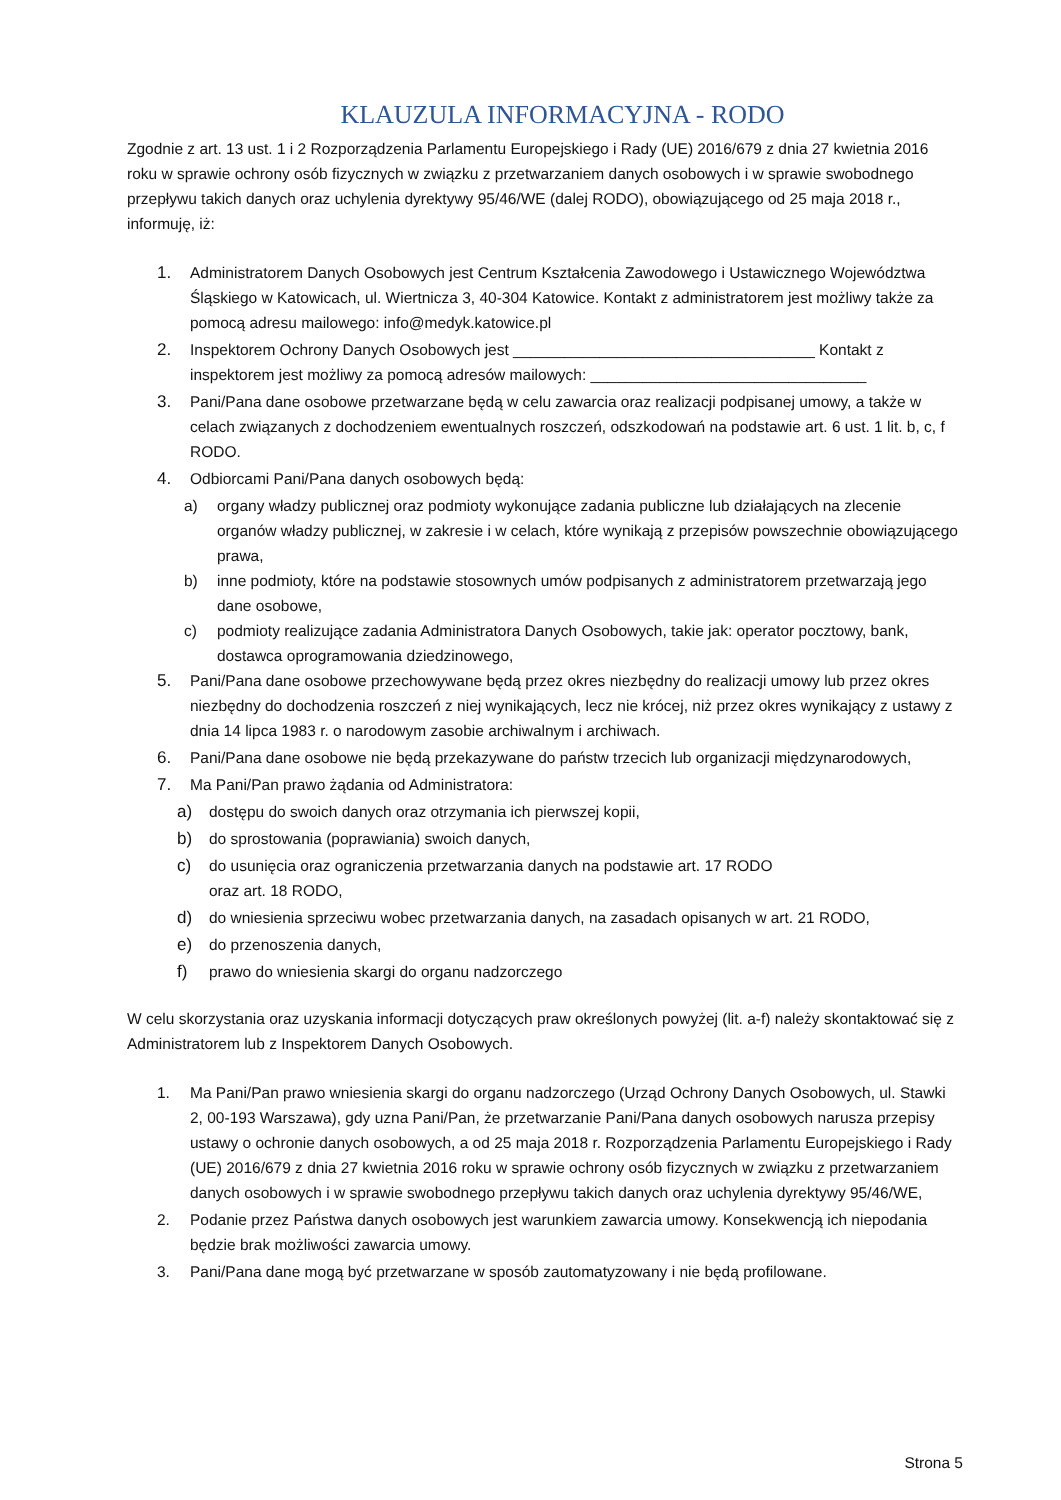KLAUZULA INFORMACYJNA - RODO
Zgodnie z art. 13 ust. 1 i 2 Rozporządzenia Parlamentu Europejskiego i Rady (UE) 2016/679 z dnia 27 kwietnia 2016 roku w sprawie ochrony osób fizycznych w związku z przetwarzaniem danych osobowych i w sprawie swobodnego przepływu takich danych oraz uchylenia dyrektywy 95/46/WE (dalej RODO), obowiązującego od 25 maja 2018 r., informuję, iż:
1. Administratorem Danych Osobowych jest Centrum Kształcenia Zawodowego i Ustawicznego Województwa Śląskiego w Katowicach, ul. Wiertnicza 3, 40-304 Katowice. Kontakt z administratorem jest możliwy także za pomocą adresu mailowego: info@medyk.katowice.pl
2. Inspektorem Ochrony Danych Osobowych jest ___________________________________ Kontakt z inspektorem jest możliwy za pomocą adresów mailowych: ________________________________
3. Pani/Pana dane osobowe przetwarzane będą w celu zawarcia oraz realizacji podpisanej umowy, a także w celach związanych z dochodzeniem ewentualnych roszczeń, odszkodowań na podstawie art. 6 ust. 1 lit. b, c, f RODO.
4. Odbiorcami Pani/Pana danych osobowych będą:
a) organy władzy publicznej oraz podmioty wykonujące zadania publiczne lub działających na zlecenie organów władzy publicznej, w zakresie i w celach, które wynikają z przepisów powszechnie obowiązującego prawa,
b) inne podmioty, które na podstawie stosownych umów podpisanych z administratorem przetwarzają jego dane osobowe,
c) podmioty realizujące zadania Administratora Danych Osobowych, takie jak: operator pocztowy, bank, dostawca oprogramowania dziedzinowego,
5. Pani/Pana dane osobowe przechowywane będą przez okres niezbędny do realizacji umowy lub przez okres niezbędny do dochodzenia roszczeń z niej wynikających, lecz nie krócej, niż przez okres wynikający z ustawy z dnia 14 lipca 1983 r. o narodowym zasobie archiwalnym i archiwach.
6. Pani/Pana dane osobowe nie będą przekazywane do państw trzecich lub organizacji międzynarodowych,
7. Ma Pani/Pan prawo żądania od Administratora:
a) dostępu do swoich danych oraz otrzymania ich pierwszej kopii,
b) do sprostowania (poprawiania) swoich danych,
c) do usunięcia oraz ograniczenia przetwarzania danych na podstawie art. 17 RODO
oraz art. 18 RODO,
d) do wniesienia sprzeciwu wobec przetwarzania danych, na zasadach opisanych w art. 21 RODO,
e) do przenoszenia danych,
f) prawo do wniesienia skargi do organu nadzorczego
W celu skorzystania oraz uzyskania informacji dotyczących praw określonych powyżej (lit. a-f) należy skontaktować się z Administratorem lub z Inspektorem Danych Osobowych.
1. Ma Pani/Pan prawo wniesienia skargi do organu nadzorczego (Urząd Ochrony Danych Osobowych, ul. Stawki 2, 00-193 Warszawa), gdy uzna Pani/Pan, że przetwarzanie Pani/Pana danych osobowych narusza przepisy ustawy o ochronie danych osobowych, a od 25 maja 2018 r. Rozporządzenia Parlamentu Europejskiego i Rady (UE) 2016/679 z dnia 27 kwietnia 2016 roku w sprawie ochrony osób fizycznych w związku z przetwarzaniem danych osobowych i w sprawie swobodnego przepływu takich danych oraz uchylenia dyrektywy 95/46/WE,
2. Podanie przez Państwa danych osobowych jest warunkiem zawarcia umowy. Konsekwencją ich niepodania będzie brak możliwości zawarcia umowy.
3. Pani/Pana dane mogą być przetwarzane w sposób zautomatyzowany i nie będą profilowane.
Strona 5